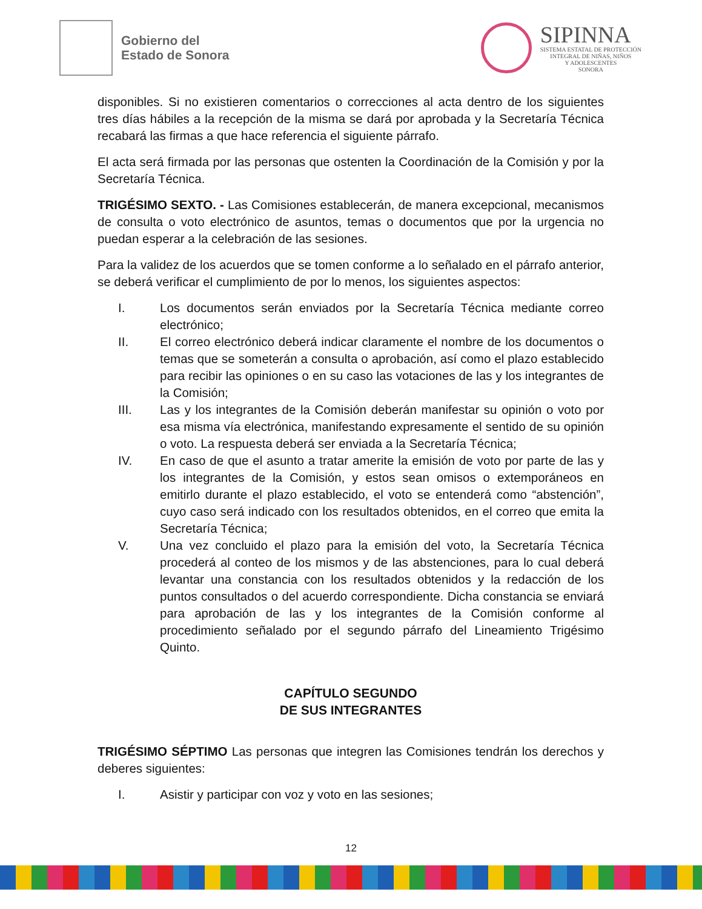Gobierno del
Estado de Sonora
SIPINNA
SISTEMA ESTATAL DE PROTECCIÓN
INTEGRAL DE NIÑAS, NIÑOS
Y ADOLESCENTES
SONORA
disponibles. Si no existieren comentarios o correcciones al acta dentro de los siguientes tres días hábiles a la recepción de la misma se dará por aprobada y la Secretaría Técnica recabará las firmas a que hace referencia el siguiente párrafo.
El acta será firmada por las personas que ostenten la Coordinación de la Comisión y por la Secretaría Técnica.
TRIGÉSIMO SEXTO. - Las Comisiones establecerán, de manera excepcional, mecanismos de consulta o voto electrónico de asuntos, temas o documentos que por la urgencia no puedan esperar a la celebración de las sesiones.
Para la validez de los acuerdos que se tomen conforme a lo señalado en el párrafo anterior, se deberá verificar el cumplimiento de por lo menos, los siguientes aspectos:
I. Los documentos serán enviados por la Secretaría Técnica mediante correo electrónico;
II. El correo electrónico deberá indicar claramente el nombre de los documentos o temas que se someterán a consulta o aprobación, así como el plazo establecido para recibir las opiniones o en su caso las votaciones de las y los integrantes de la Comisión;
III. Las y los integrantes de la Comisión deberán manifestar su opinión o voto por esa misma vía electrónica, manifestando expresamente el sentido de su opinión o voto. La respuesta deberá ser enviada a la Secretaría Técnica;
IV. En caso de que el asunto a tratar amerite la emisión de voto por parte de las y los integrantes de la Comisión, y estos sean omisos o extemporáneos en emitirlo durante el plazo establecido, el voto se entenderá como “abstención”, cuyo caso será indicado con los resultados obtenidos, en el correo que emita la Secretaría Técnica;
V. Una vez concluido el plazo para la emisión del voto, la Secretaría Técnica procederá al conteo de los mismos y de las abstenciones, para lo cual deberá levantar una constancia con los resultados obtenidos y la redacción de los puntos consultados o del acuerdo correspondiente. Dicha constancia se enviará para aprobación de las y los integrantes de la Comisión conforme al procedimiento señalado por el segundo párrafo del Lineamiento Trigésimo Quinto.
CAPÍTULO SEGUNDO
DE SUS INTEGRANTES
TRIGÉSIMO SÉPTIMO Las personas que integren las Comisiones tendrán los derechos y deberes siguientes:
I. Asistir y participar con voz y voto en las sesiones;
12